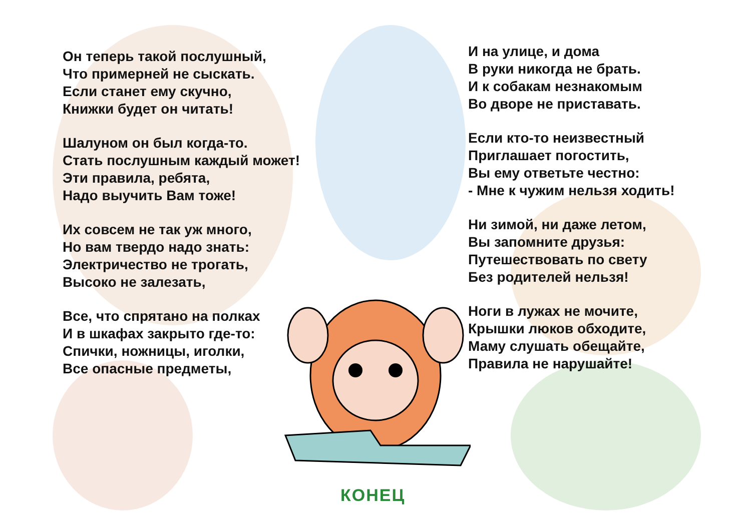Он теперь такой послушный,
Что примерней не сыскать.
Если станет ему скучно,
Книжки будет он читать!
Шалуном он был когда-то.
Стать послушным каждый может!
Эти правила, ребята,
Надо выучить Вам тоже!
Их совсем не так уж много,
Но вам твердо надо знать:
Электричество не трогать,
Высоко не залезать,
Все, что спрятано на полках
И в шкафах закрыто где-то:
Спички, ножницы, иголки,
Все опасные предметы,
И на улице, и дома
В руки никогда не брать.
И к собакам незнакомым
Во дворе не приставать.
Если кто-то неизвестный
Приглашает погостить,
Вы ему ответьте честно:
- Мне к чужим нельзя ходить!
Ни зимой, ни даже летом,
Вы запомните друзья:
Путешествовать по свету
Без родителей нельзя!
Ноги в лужах не мочите,
Крышки люков обходите,
Маму слушать обещайте,
Правила не нарушайте!
КОНЕЦ